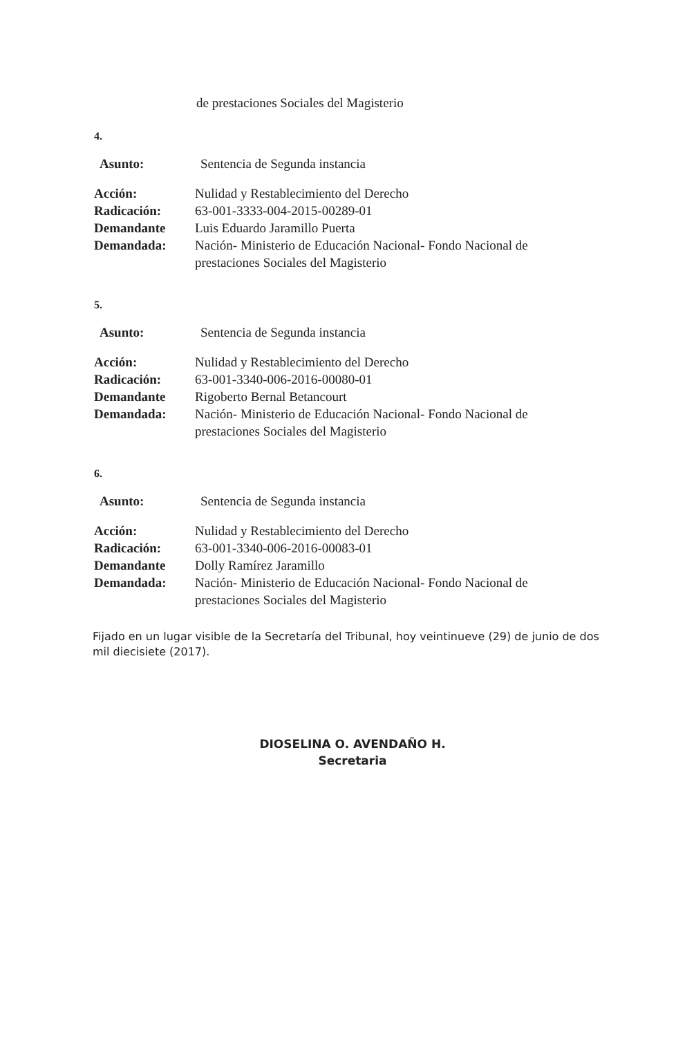de prestaciones Sociales del Magisterio
4.
Asunto: Sentencia de Segunda instancia
Acción: Nulidad y Restablecimiento del Derecho
Radicación: 63-001-3333-004-2015-00289-01
Demandante Luis Eduardo Jaramillo Puerta
Demandada: Nación- Ministerio de Educación Nacional- Fondo Nacional de prestaciones Sociales del Magisterio
5.
Asunto: Sentencia de Segunda instancia
Acción: Nulidad y Restablecimiento del Derecho
Radicación: 63-001-3340-006-2016-00080-01
Demandante Rigoberto Bernal Betancourt
Demandada: Nación- Ministerio de Educación Nacional- Fondo Nacional de prestaciones Sociales del Magisterio
6.
Asunto: Sentencia de Segunda instancia
Acción: Nulidad y Restablecimiento del Derecho
Radicación: 63-001-3340-006-2016-00083-01
Demandante Dolly Ramírez Jaramillo
Demandada: Nación- Ministerio de Educación Nacional- Fondo Nacional de prestaciones Sociales del Magisterio
Fijado en un lugar visible de la Secretaría del Tribunal, hoy veintinueve (29) de junio de dos mil diecisiete (2017).
DIOSELINA O. AVENDAÑO H.
Secretaria